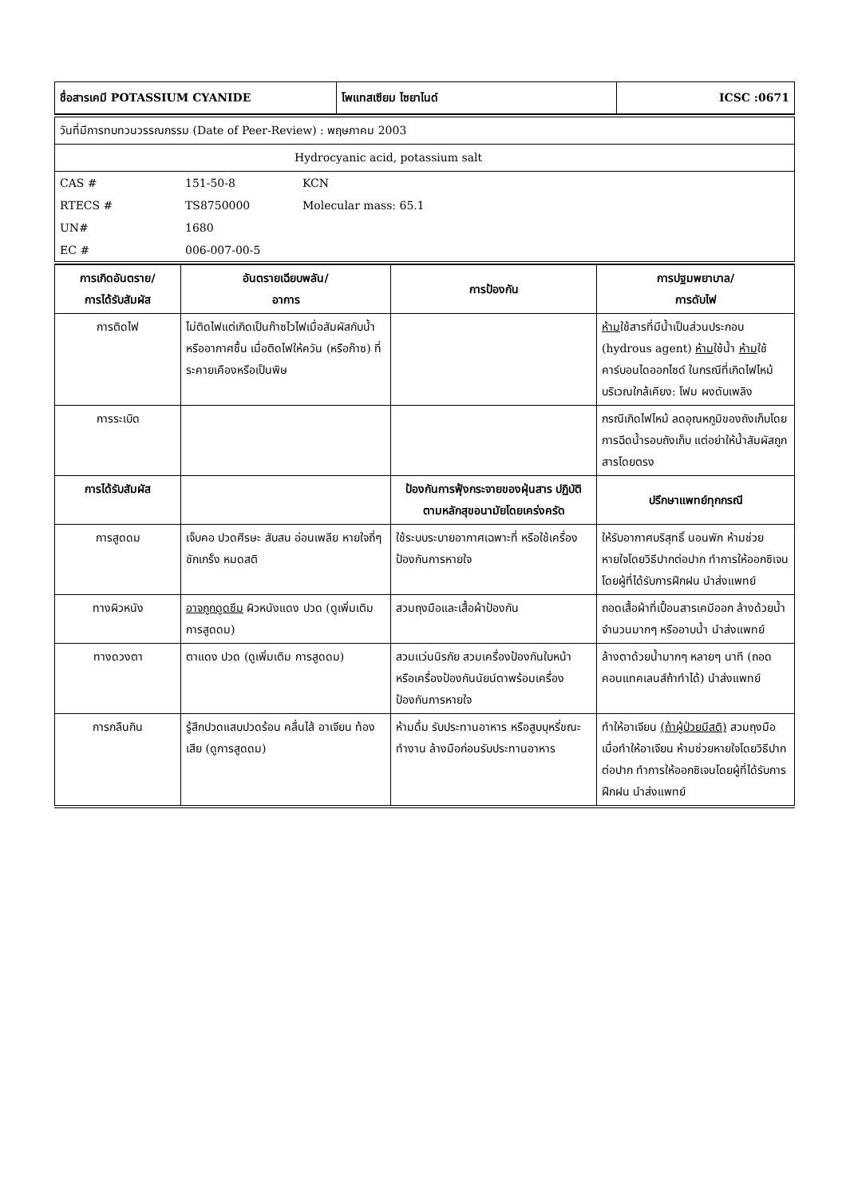| ชื่อสารเคมี POTASSIUM CYANIDE | โพแทสเซียม ไซยาไนด์ | ICSC :0671 |
| วันที่มีการทบทวนวรรณกรรม (Date of Peer-Review) : พฤษภาคม 2003 |
| Hydrocyanic acid, potassium salt |
| CAS # | 151-50-8 | KCN |
| RTECS # | TS8750000 | Molecular mass: 65.1 |
| UN# | 1680 | |
| EC # | 006-007-00-5 | |
| การเกิดอันตราย/ การได้รับสัมผัส | อันตรายเฉียบพลัน/ อาการ | การป้องกัน | การปฐมพยาบาล/ การดับไฟ |
| --- | --- | --- | --- |
| การติดไฟ | ไม่ติดไฟแต่เกิดเป็นก๊าซไวไฟเมื่อสัมผัสกับน้ำหรืออากาศชื้น เมื่อติดไฟให้ควัน (หรือก๊าซ) ที่ระคายเคืองหรือเป็นพิษ | | ห้าม ใช้สารที่มีน้ำเป็นส่วนประกอบ (hydrous agent) ห้าม ใช้น้ำ ห้าม ใช้คาร์บอนไดออกไซด์ ในกรณีที่เกิดไฟไหม้บริเวณใกล้เคียง: โฟม ผงดับเพลิง |
| การระเบิด | | | กรณีเกิดไฟไหม้ ลดอุณหภูมิของถังเก็บโดยการฉีดน้ำรอบถังเก็บ แต่อย่าให้น้ำสัมผัสถูกสารโดยตรง |
| การได้รับสัมผัส | | ป้องกันการฟุ้งกระจายของฝุ่นสาร ปฏิบัติตามหลักสุขอนามัยโดยเคร่งครัด | ปรึกษาแพทย์ทุกกรณี |
| การสูดดม | เจ็บคอ ปวดศีรษะ สับสน อ่อนเพลีย หายใจถี่ๆ ชักเกร็ง หมดสติ | ใช้ระบบระบายอากาศเฉพาะที่ หรือใช้เครื่องป้องกันการหายใจ | ให้รับอากาศบริสุทธิ์ นอนพัก ห้ามช่วยหายใจโดยวิธีปากต่อปาก ทำการให้ออกซิเจนโดยผู้ที่ได้รับการฝึกฝน นำส่งแพทย์ |
| ทางผิวหนัง | อาจถูกดูดซึม ผิวหนังแดง ปวด (ดูเพิ่มเติม การสูดดม) | สวมถุงมือและเสื้อผ้าป้องกัน | ถอดเสื้อผ้าที่เปื้อนสารเคมีออก ล้างด้วยน้ำจำนวนมากๆ หรืออาบน้ำ นำส่งแพทย์ |
| ทางดวงตา | ตาแดง ปวด (ดูเพิ่มเติม การสูดดม) | สวมแว่นนิรภัย สวมเครื่องป้องกันใบหน้า หรือเครื่องป้องกันนัยน์ตาพร้อมเครื่องป้องกันการหายใจ | ล้างตาด้วยน้ำมากๆ หลายๆ นาที (ถอดคอนแทคเลนส์ถ้าทำได้) นำส่งแพทย์ |
| การกลืนกิน | รู้สึกปวดแสบปวดร้อน คลื่นไส้ อาเจียน ท้องเสีย (ดูการสูดดม) | ห้ามดื่ม รับประทานอาหาร หรือสูบบุหรี่ขณะทำงาน ล้างมือก่อนรับประทานอาหาร | ทำให้อาเจียน (ถ้าผู้ป่วยมีสติ) สวมถุงมือเมื่อทำให้อาเจียน ห้ามช่วยหายใจโดยวิธีปากต่อปาก ทำการให้ออกซิเจนโดยผู้ที่ได้รับการฝึกฝน นำส่งแพทย์ |